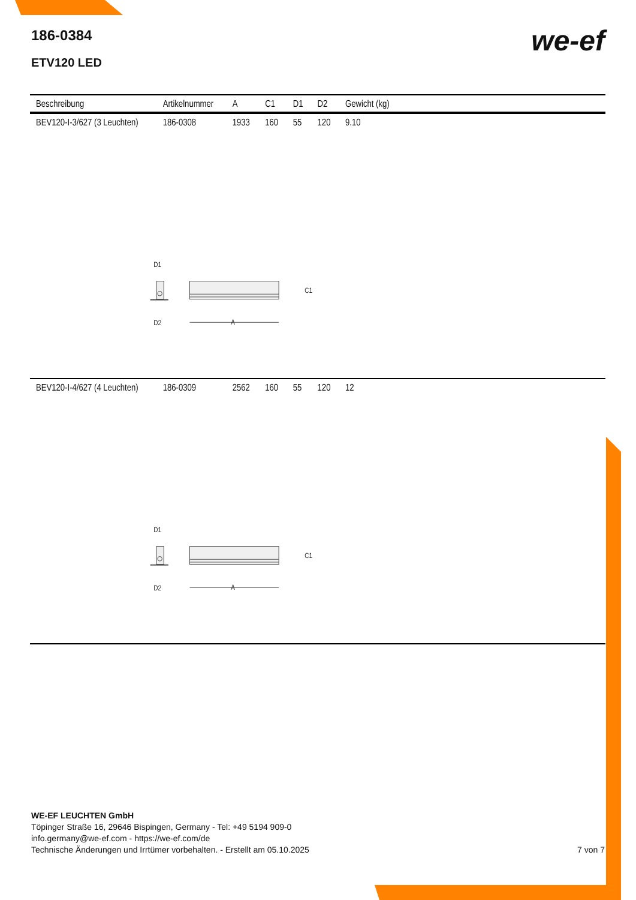186-0384
ETV120 LED
we-ef
| Beschreibung | Artikelnummer | A | C1 | D1 | D2 | Gewicht (kg) | |
| --- | --- | --- | --- | --- | --- | --- | --- |
| BEV120-I-3/627 (3 Leuchten) | 186-0308 | 1933 | 160 | 55 | 120 | 9.10 | |
| D1 A C1 D2 | | | | | | | |
| BEV120-I-4/627 (4 Leuchten) | 186-0309 | 2562 | 160 | 55 | 120 | 12 | |
| D1 A C1 D2 | | | | | | | |
WE-EF LEUCHTEN GmbH
Töpinger Straße 16, 29646 Bispingen, Germany - Tel: +49 5194 909-0
info.germany@we-ef.com - https://we-ef.com/de
Technische Änderungen und Irrtümer vorbehalten. - Erstellt am 05.10.2025
7 von 7